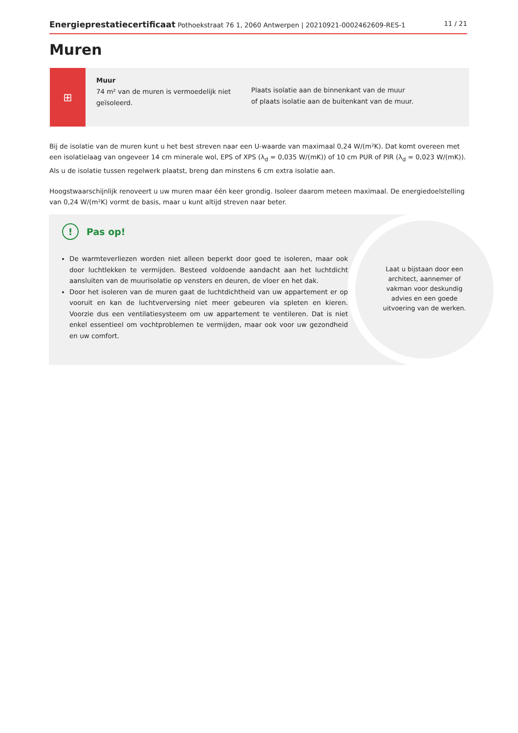Energieprestatiecertificaat Pothoekstraat 76 1, 2060 Antwerpen | 20210921-0002462609-RES-1
11 / 21
Muren
⊞
Muur
74 m² van de muren is vermoedelijk niet geïsoleerd.
Plaats isolatie aan de binnenkant van de muur
of plaats isolatie aan de buitenkant van de muur.
Bij de isolatie van de muren kunt u het best streven naar een U-waarde van maximaal 0,24 W/(m²K). Dat komt overeen met een isolatielaag van ongeveer 14 cm minerale wol, EPS of XPS (λ<sub>d</sub> = 0,035 W/(mK)) of 10 cm PUR of PIR (λ<sub>d</sub> = 0,023 W/(mK)). Als u de isolatie tussen regelwerk plaatst, breng dan minstens 6 cm extra isolatie aan.
Hoogstwaarschijnlijk renoveert u uw muren maar één keer grondig. Isoleer daarom meteen maximaal. De energiedoelstelling van 0,24 W/(m²K) vormt de basis, maar u kunt altijd streven naar beter.
Laat u bijstaan door een architect, aannemer of vakman voor deskundig advies en een goede uitvoering van de werken.
! Pas op!
De warmteverliezen worden niet alleen beperkt door goed te isoleren, maar ook door luchtlekken te vermijden. Besteed voldoende aandacht aan het luchtdicht aansluiten van de muurisolatie op vensters en deuren, de vloer en het dak.
Door het isoleren van de muren gaat de luchtdichtheid van uw appartement er op vooruit en kan de luchtverversing niet meer gebeuren via spleten en kieren. Voorzie dus een ventilatiesysteem om uw appartement te ventileren. Dat is niet enkel essentieel om vochtproblemen te vermijden, maar ook voor uw gezondheid en uw comfort.